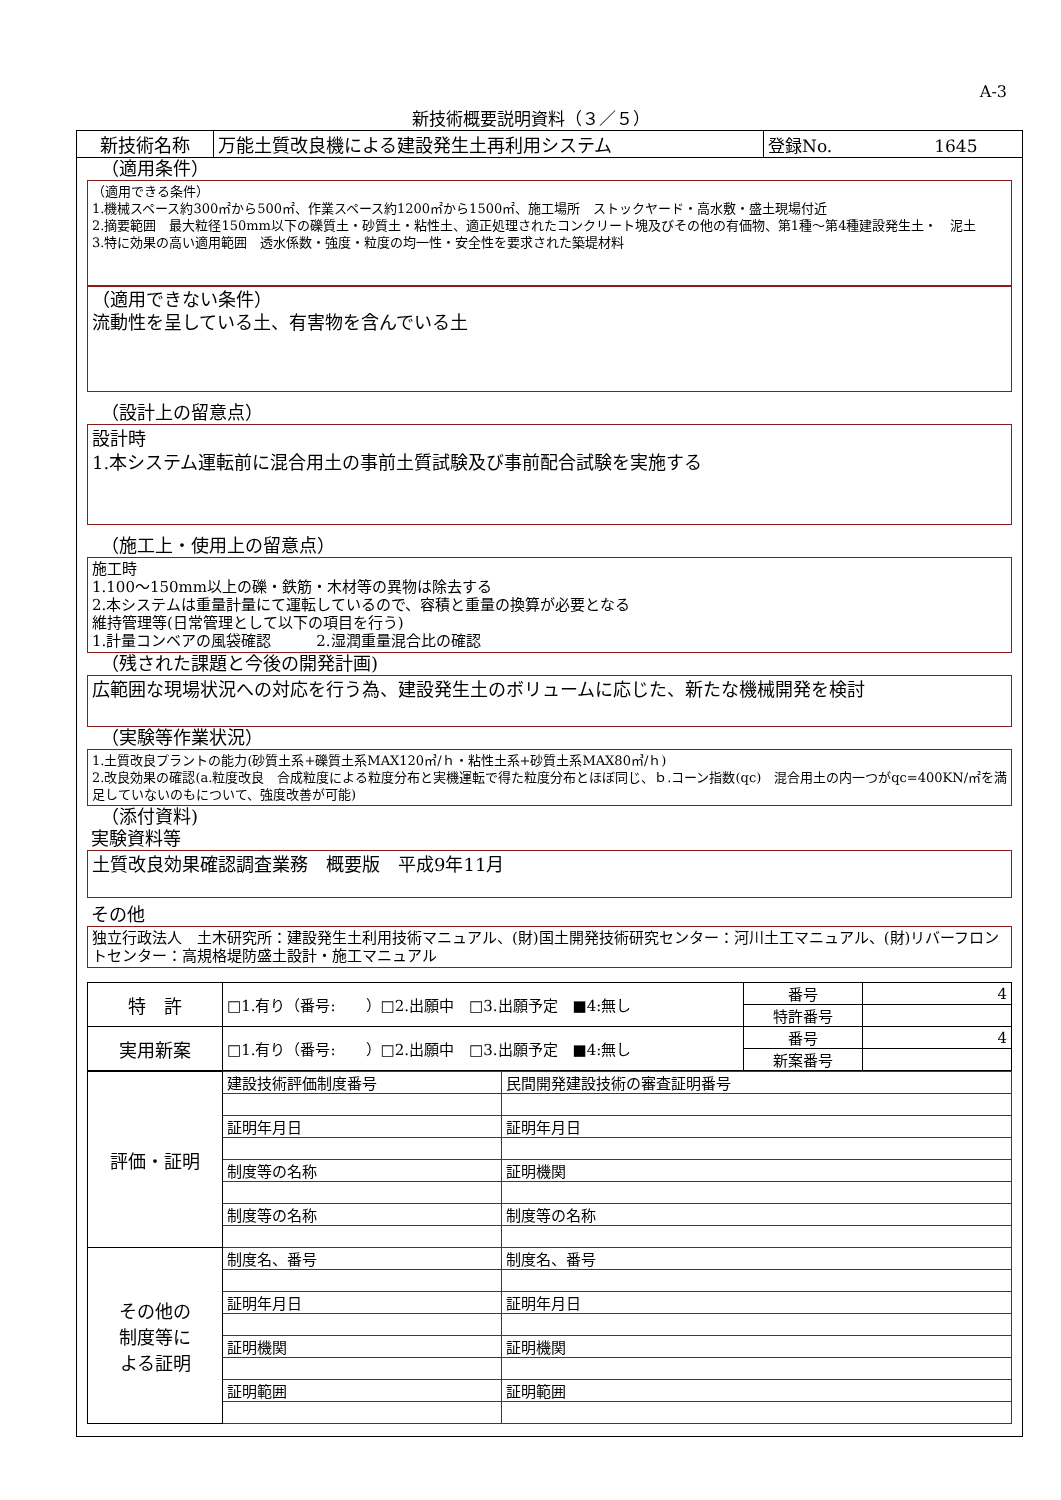A-3
新技術概要説明資料（３／５）
| 新技術名称 | 万能土質改良機による建設発生土再利用システム | 登録No. 1645 |
（適用条件）
（適用できる条件）
1.機械スペース約300㎡から500㎡、作業スペース約1200㎡から1500㎡、施工場所　ストックヤード・高水敷・盛土現場付近
2.摘要範囲　最大粒径150mm以下の礫質土・砂質土・粘性土、適正処理されたコンクリート塊及びその他の有価物、第1種～第4種建設発生土・　泥土
3.特に効果の高い適用範囲　透水係数・強度・粒度の均一性・安全性を要求された築堤材料
（適用できない条件）
流動性を呈している土、有害物を含んでいる土
（設計上の留意点）
設計時
1.本システム運転前に混合用土の事前土質試験及び事前配合試験を実施する
（施工上・使用上の留意点）
施工時
1.100～150mm以上の礫・鉄筋・木材等の異物は除去する
2.本システムは重量計量にて運転しているので、容積と重量の換算が必要となる
維持管理等(日常管理として以下の項目を行う)
1.計量コンベアの風袋確認　　　2.湿潤重量混合比の確認
（残された課題と今後の開発計画)
広範囲な現場状況への対応を行う為、建設発生土のボリュームに応じた、新たな機械開発を検討
（実験等作業状況）
1.土質改良プラントの能力(砂質土系+礫質土系MAX120㎥/ｈ・粘性土系+砂質土系MAX80㎥/ｈ)
2.改良効果の確認(a.粒度改良　合成粒度による粒度分布と実機運転で得た粒度分布とほぼ同じ、ｂ.コーン指数(qc)　混合用土の内一つがqc=400KN/㎡を満足していないのもについて、強度改善が可能)
（添付資料)
実験資料等
土質改良効果確認調査業務　概要版　平成9年11月
その他
独立行政法人　土木研究所：建設発生土利用技術マニュアル、(財)国土開発技術研究センター：河川土工マニュアル、(財)リバーフロントセンター：高規格堤防盛土設計・施工マニュアル
| 特 許 | □1.有り（番号: ）□2.出願中 □3.出願予定 ■4:無し | 番号 | 4 |
| | | 特許番号 | |
| 実用新案 | □1.有り（番号: ）□2.出願中 □3.出願予定 ■4:無し | 番号 | 4 |
| | | 新案番号 | |
| 評価・証明 | 建設技術評価制度番号 | 民間開発建設技術の審査証明番号 |
| | 証明年月日 | 証明年月日 |
| | 制度等の名称 | 証明機関 |
| | 制度等の名称 | 制度等の名称 |
| その他の 制度等に よる証明 | 制度名、番号 | 制度名、番号 |
| | 証明年月日 | 証明年月日 |
| | 証明機関 | 証明機関 |
| | 証明範囲 | 証明範囲 |